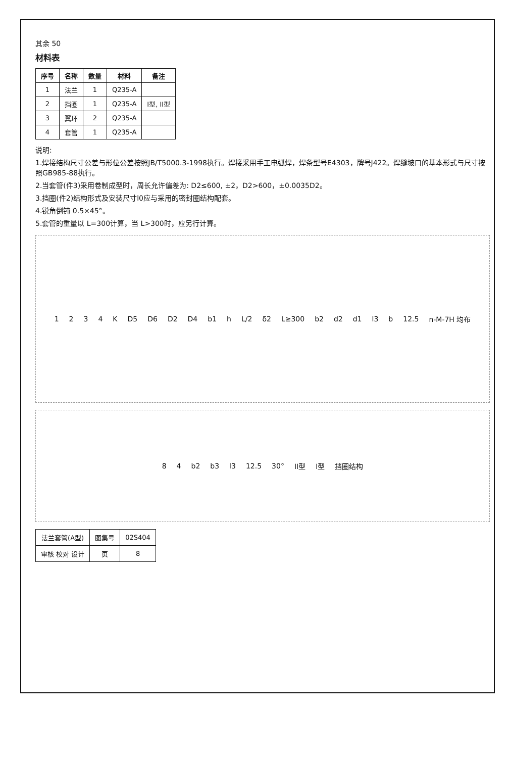其余 50
材料表
| 序号 | 名称 | 数量 | 材料 | 备注 |
| --- | --- | --- | --- | --- |
| 1 | 法兰 | 1 | Q235-A | |
| 2 | 挡圈 | 1 | Q235-A | I型, II型 |
| 3 | 翼环 | 2 | Q235-A | |
| 4 | 套管 | 1 | Q235-A | |
说明:
1.焊接结构尺寸公差与形位公差按照JB/T5000.3-1998执行。焊接采用手工电弧焊，焊条型号E4303，牌号J422。焊缝坡口的基本形式与尺寸按照GB985-88执行。
2.当套管(件3)采用卷制成型时，周长允许偏差为: D2≤600, ±2，D2>600，±0.0035D2。
3.挡圈(件2)结构形式及安装尺寸l0应与采用的密封圈结构配套。
4.锐角倒钝 0.5×45°。
5.套管的重量以 L=300计算，当 L>300时，应另行计算。
1 2 3 4 K D5 D6 D2 D4 b1 h L/2 δ2 L≥300 b2 d2 d1 l3 b 12.5 n-M-7H 均布
8 4 b2 b3 l3 12.5 30° II型 I型 挡圈结构
| 法兰套管(A型) | 图集号 | 02S404 |
| 审核 校对 设计 | 页 | 8 |